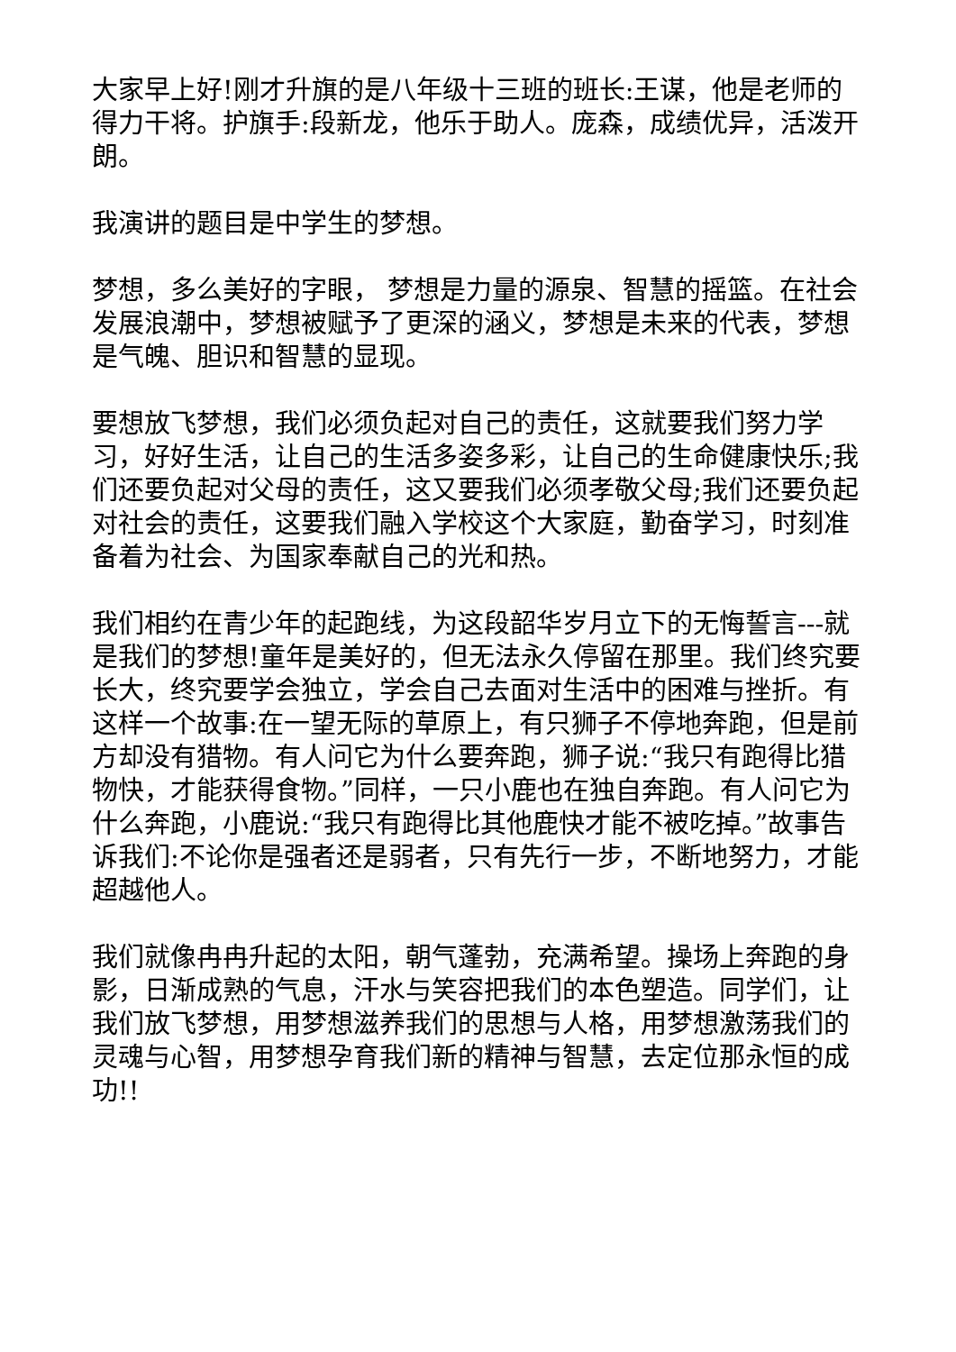大家早上好!刚才升旗的是八年级十三班的班长:王谋，他是老师的得力干将。护旗手:段新龙，他乐于助人。庞森，成绩优异，活泼开朗。
我演讲的题目是中学生的梦想。
梦想，多么美好的字眼， 梦想是力量的源泉、智慧的摇篮。在社会发展浪潮中，梦想被赋予了更深的涵义，梦想是未来的代表，梦想是气魄、胆识和智慧的显现。
要想放飞梦想，我们必须负起对自己的责任，这就要我们努力学习，好好生活，让自己的生活多姿多彩，让自己的生命健康快乐;我们还要负起对父母的责任，这又要我们必须孝敬父母;我们还要负起对社会的责任，这要我们融入学校这个大家庭，勤奋学习，时刻准备着为社会、为国家奉献自己的光和热。
我们相约在青少年的起跑线，为这段韶华岁月立下的无悔誓言---就是我们的梦想!童年是美好的，但无法永久停留在那里。我们终究要长大，终究要学会独立，学会自己去面对生活中的困难与挫折。有这样一个故事:在一望无际的草原上，有只狮子不停地奔跑，但是前方却没有猎物。有人问它为什么要奔跑，狮子说:“我只有跑得比猎物快，才能获得食物。”同样，一只小鹿也在独自奔跑。有人问它为什么奔跑，小鹿说:“我只有跑得比其他鹿快才能不被吃掉。”故事告诉我们:不论你是强者还是弱者，只有先行一步，不断地努力，才能超越他人。
我们就像冉冉升起的太阳，朝气蓬勃，充满希望。操场上奔跑的身影，日渐成熟的气息，汗水与笑容把我们的本色塑造。同学们，让我们放飞梦想，用梦想滋养我们的思想与人格，用梦想激荡我们的灵魂与心智，用梦想孕育我们新的精神与智慧，去定位那永恒的成功!!